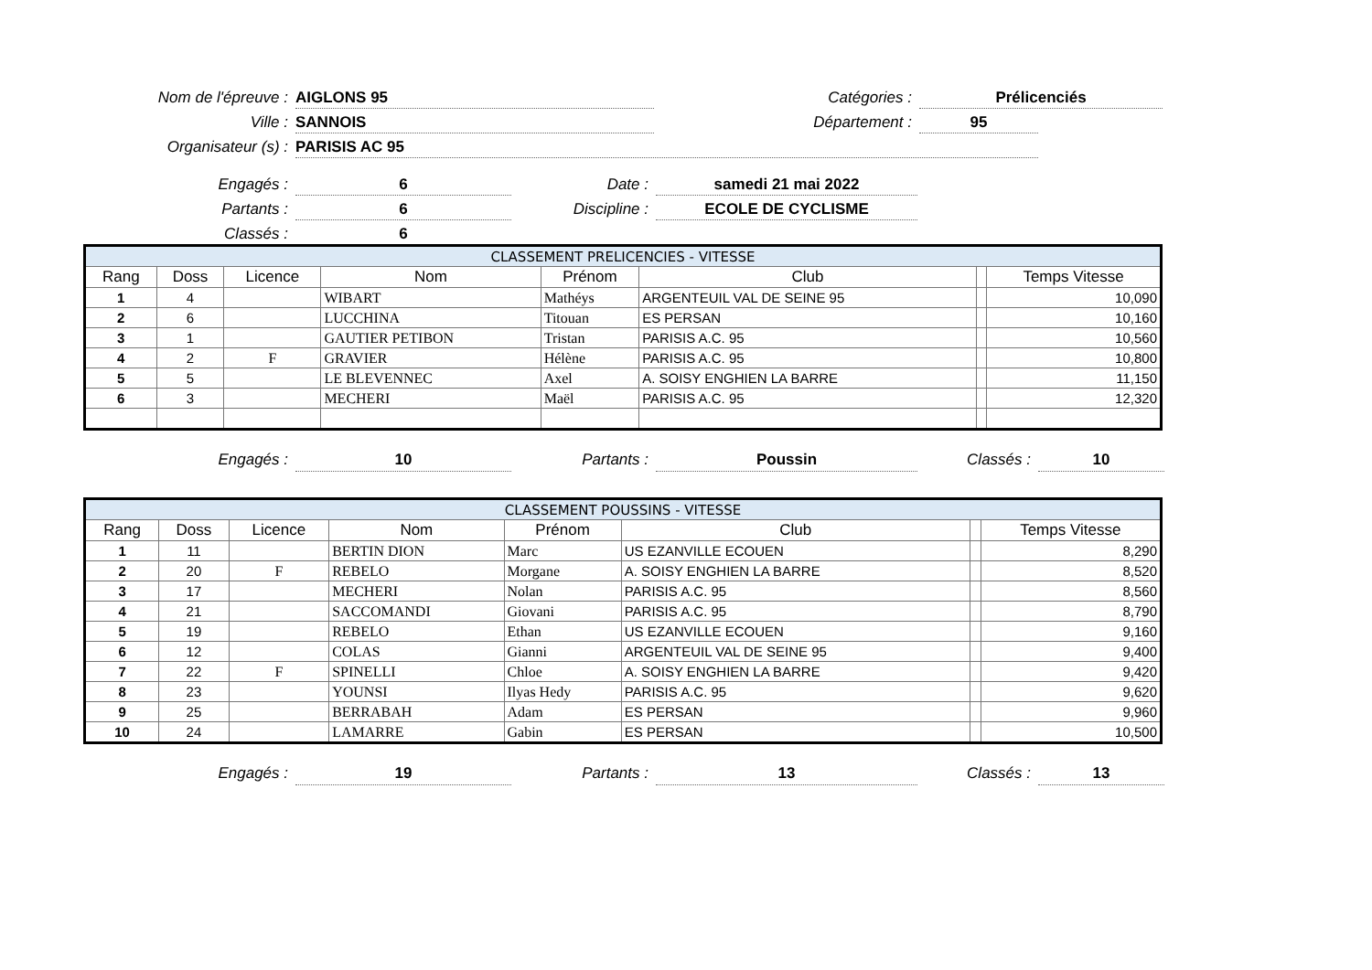Nom de l'épreuve :
AIGLONS 95
Catégories :
Prélicenciés
Ville :
SANNOIS
Département :
95
Organisateur (s) :
PARISIS AC 95
Engagés :
6
Date :
samedi 21 mai 2022
Partants :
6
Discipline :
ECOLE DE CYCLISME
Classés :
6
| CLASSEMENT PRELICENCIES - VITESSE | | | | | | | |
| Rang | Doss | Licence | Nom | Prénom | Club | | Temps Vitesse |
| 1 | 4 | | WIBART | Mathéys | ARGENTEUIL VAL DE SEINE 95 | | 10,090 |
| 2 | 6 | | LUCCHINA | Titouan | ES PERSAN | | 10,160 |
| 3 | 1 | | GAUTIER PETIBON | Tristan | PARISIS A.C. 95 | | 10,560 |
| 4 | 2 | F | GRAVIER | Hélène | PARISIS A.C. 95 | | 10,800 |
| 5 | 5 | | LE BLEVENNEC | Axel | A. SOISY ENGHIEN LA BARRE | | 11,150 |
| 6 | 3 | | MECHERI | Maël | PARISIS A.C. 95 | | 12,320 |
Engagés :
10
Partants :
Poussin
Classés :
10
| CLASSEMENT POUSSINS - VITESSE | | | | | | | |
| Rang | Doss | Licence | Nom | Prénom | Club | | Temps Vitesse |
| 1 | 11 | | BERTIN DION | Marc | US EZANVILLE ECOUEN | | 8,290 |
| 2 | 20 | F | REBELO | Morgane | A. SOISY ENGHIEN LA BARRE | | 8,520 |
| 3 | 17 | | MECHERI | Nolan | PARISIS A.C. 95 | | 8,560 |
| 4 | 21 | | SACCOMANDI | Giovani | PARISIS A.C. 95 | | 8,790 |
| 5 | 19 | | REBELO | Ethan | US EZANVILLE ECOUEN | | 9,160 |
| 6 | 12 | | COLAS | Gianni | ARGENTEUIL VAL DE SEINE 95 | | 9,400 |
| 7 | 22 | F | SPINELLI | Chloe | A. SOISY ENGHIEN LA BARRE | | 9,420 |
| 8 | 23 | | YOUNSI | Ilyas Hedy | PARISIS A.C. 95 | | 9,620 |
| 9 | 25 | | BERRABAH | Adam | ES PERSAN | | 9,960 |
| 10 | 24 | | LAMARRE | Gabin | ES PERSAN | | 10,500 |
Engagés :
19
Partants :
13
Classés :
13